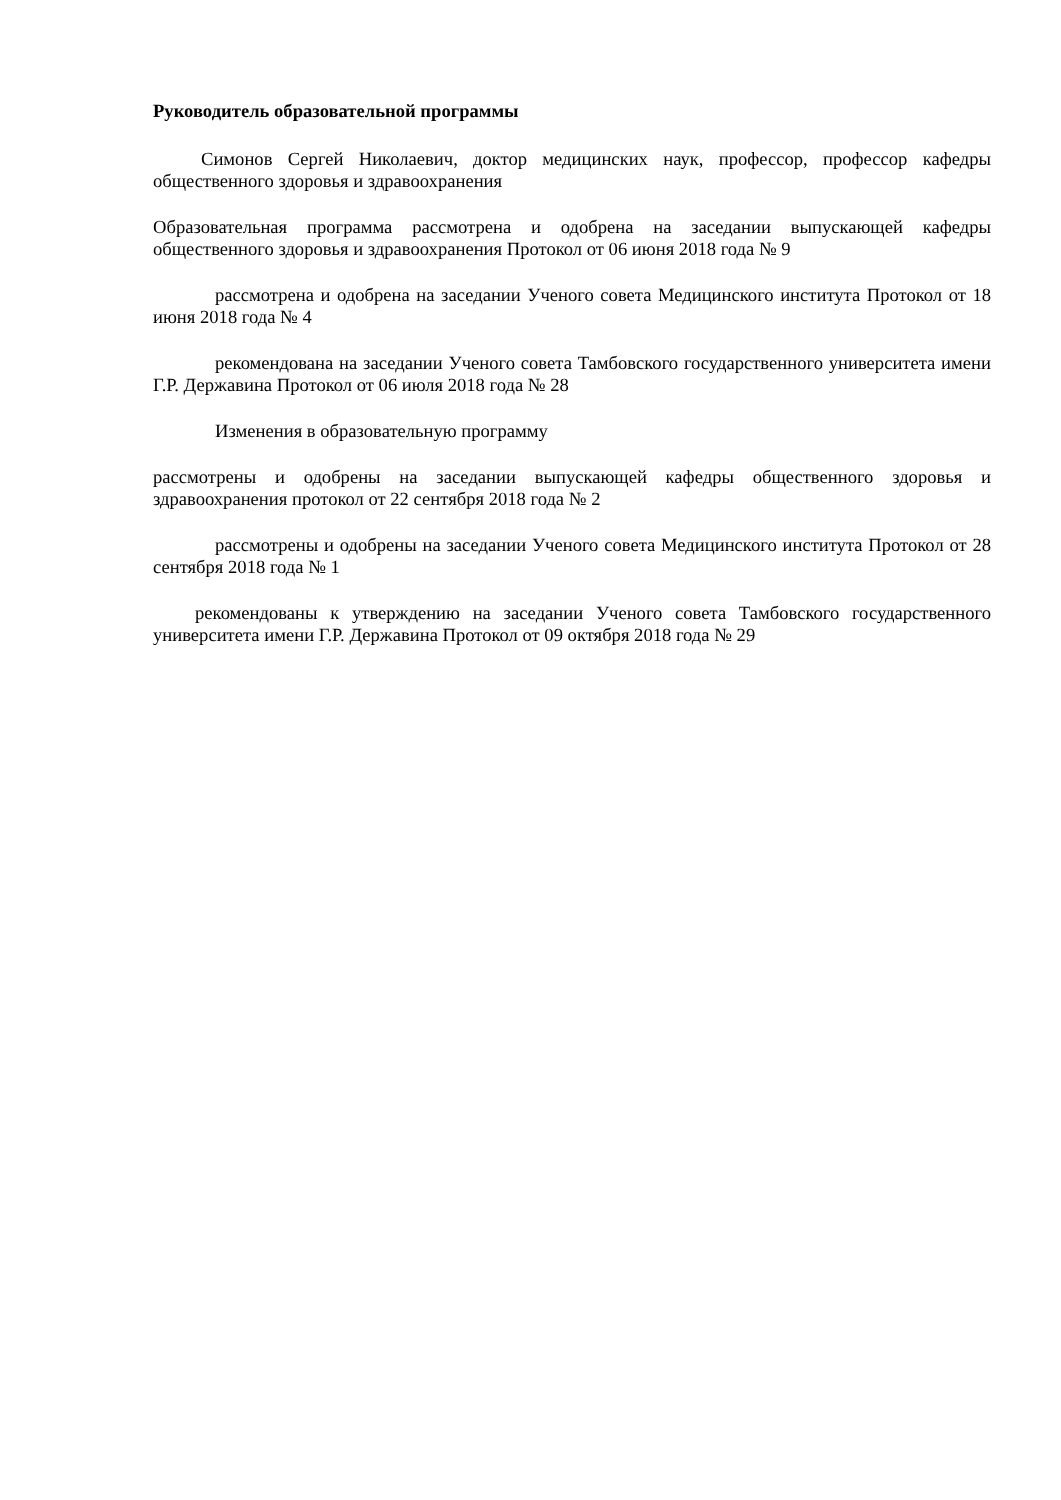Руководитель образовательной программы
Симонов Сергей Николаевич, доктор медицинских наук, профессор, профессор кафедры общественного здоровья и здравоохранения
Образовательная программа рассмотрена и одобрена на заседании выпускающей кафедры общественного здоровья и здравоохранения Протокол от 06 июня 2018 года № 9
рассмотрена и одобрена на заседании Ученого совета Медицинского института Протокол от 18 июня 2018 года № 4
рекомендована на заседании Ученого совета Тамбовского государственного университета имени Г.Р. Державина Протокол от 06 июля 2018 года № 28
Изменения в образовательную программу
рассмотрены и одобрены на заседании выпускающей кафедры общественного здоровья и здравоохранения протокол от 22 сентября 2018 года № 2
рассмотрены и одобрены на заседании Ученого совета Медицинского института Протокол от 28 сентября 2018 года № 1
рекомендованы к утверждению на заседании Ученого совета Тамбовского государственного университета имени Г.Р. Державина Протокол от 09 октября 2018 года № 29